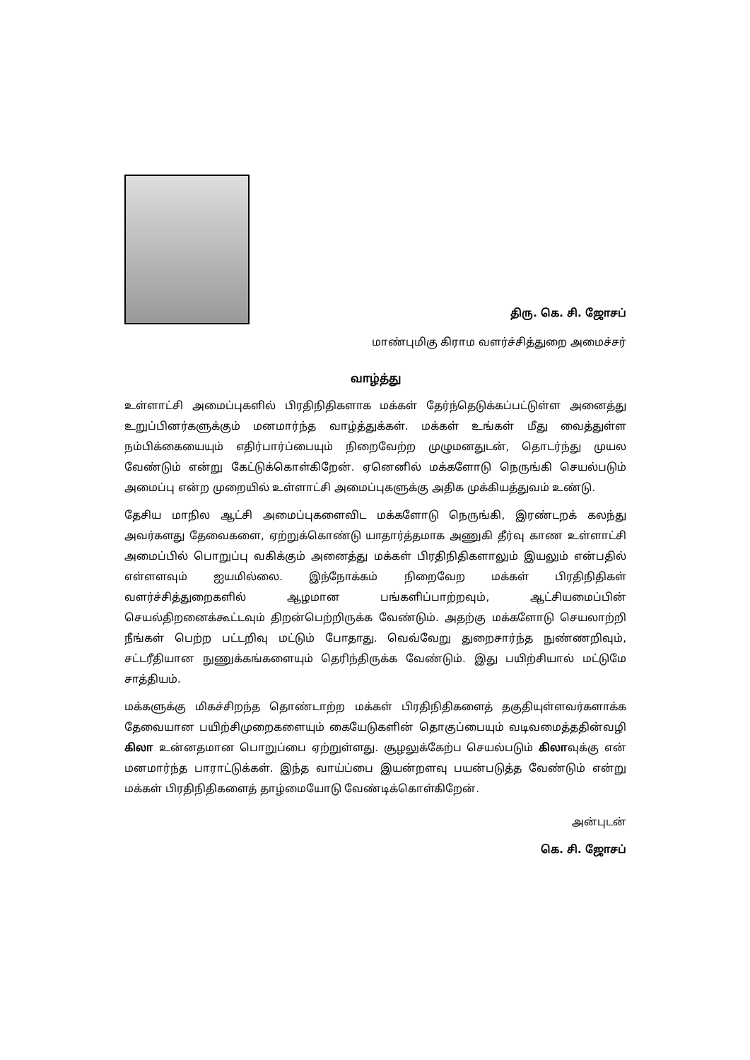திரு. கெ. சி. ஜோசப்
மாண்புமிகு கிராம வளர்ச்சித்துறை அமைச்சர்
வாழ்த்து
உள்ளாட்சி அமைப்புகளில் பிரதிநிதிகளாக மக்கள் தேர்ந்தெடுக்கப்பட்டுள்ள அனைத்து உறுப்பினர்களுக்கும் மனமார்ந்த வாழ்த்துக்கள். மக்கள் உங்கள் மீது வைத்துள்ள நம்பிக்கையையும் எதிர்பார்ப்பையும் நிறைவேற்ற முழுமனதுடன், தொடர்ந்து முயல வேண்டும் என்று கேட்டுக்கொள்கிறேன். ஏனெனில் மக்களோடு நெருங்கி செயல்படும் அமைப்பு என்ற முறையில் உள்ளாட்சி அமைப்புகளுக்கு அதிக முக்கியத்துவம் உண்டு.
தேசிய மாநில ஆட்சி அமைப்புகளைவிட மக்களோடு நெருங்கி, இரண்டறக் கலந்து அவர்களது தேவைகளை, ஏற்றுக்கொண்டு யாதார்த்தமாக அணுகி தீர்வு காண உள்ளாட்சி அமைப்பில் பொறுப்பு வகிக்கும் அனைத்து மக்கள் பிரதிநிதிகளாலும் இயலும் என்பதில் எள்ளளவும் ஐயமில்லை. இந்நோக்கம் நிறைவேற மக்கள் பிரதிநிதிகள் வளர்ச்சித்துறைகளில் ஆழமான பங்களிப்பாற்றவும், ஆட்சியமைப்பின் செயல்திறனைக்கூட்டவும் திறன்பெற்றிருக்க வேண்டும். அதற்கு மக்களோடு செயலாற்றி நீங்கள் பெற்ற பட்டறிவு மட்டும் போதாது. வெவ்வேறு துறைசார்ந்த நுண்ணறிவும், சட்டரீதியான நுணுக்கங்களையும் தெரிந்திருக்க வேண்டும். இது பயிற்சியால் மட்டுமே சாத்தியம்.
மக்களுக்கு மிகச்சிறந்த தொண்டாற்ற மக்கள் பிரதிநிதிகளைத் தகுதியுள்ளவர்களாக்க தேவையான பயிற்சிமுறைகளையும் கையேடுகளின் தொகுப்பையும் வடிவமைத்ததின்வழி கிலா உன்னதமான பொறுப்பை ஏற்றுள்ளது. சூழலுக்கேற்ப செயல்படும் கிலாவுக்கு என் மனமார்ந்த பாராட்டுக்கள். இந்த வாய்ப்பை இயன்றளவு பயன்படுத்த வேண்டும் என்று மக்கள் பிரதிநிதிகளைத் தாழ்மையோடு வேண்டிக்கொள்கிறேன்.
அன்புடன்
கெ. சி. ஜோசப்